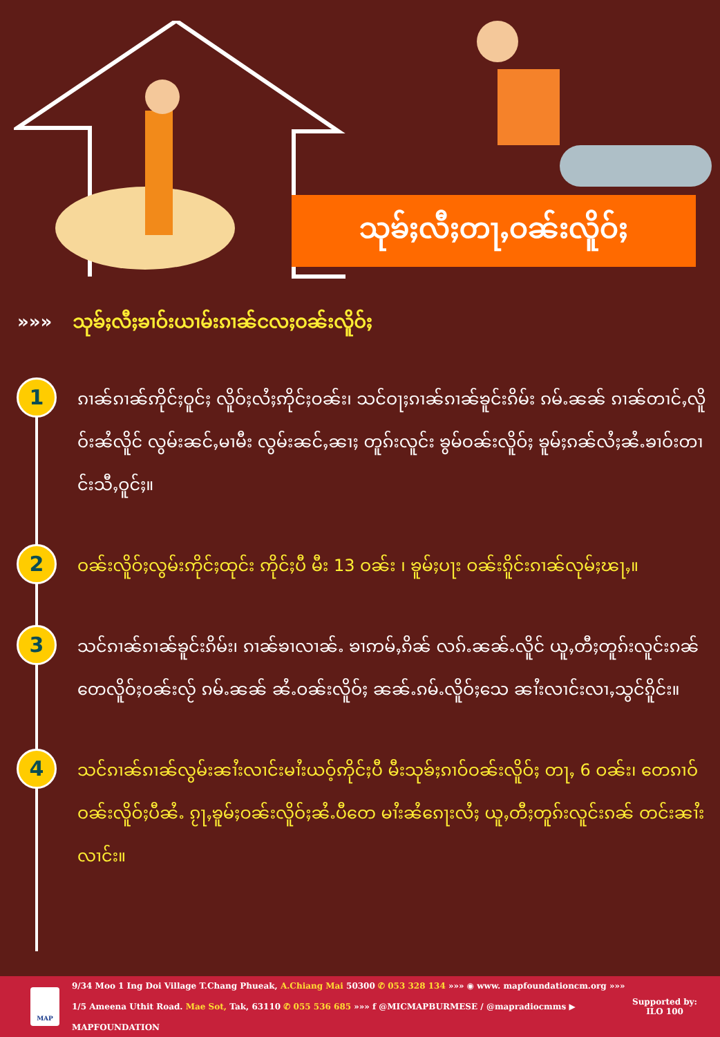သုၶ်ႈလီႈတႃႇဝၼ်းလိူဝ်ႈ
»»» သုၶ်ႈလီႈၶၢဝ်းယၢမ်းၵၢၼ်ငလႈဝၼ်းလိူဝ်ႈ
1
ၵၢၼ်ၵၢၼ်ဢိုင်ႈဝူင်ႈ လိူဝ်ႈလႆႈဢိုင်ႈဝၼ်း၊ သင်ဝႃႈၵၢၼ်ၵၢၼ်ၶူင်းၵိမ်း ၵမ်ႉၼၼ် ၵၢၼ်တၢင်ႇလိူဝ်းၼႆလိူင် လွမ်းၼင်ႇမၢမီး လွမ်းၼင်ႇၼၢႈ တူၵ်းလူင်း ၶွမ်ဝၼ်းလိူဝ်ႈ ၶူမ်ႈၵၼ်လႆႈၼႆႉၶၢဝ်းတၢင်းသီႇဝူင်ႈ။
2
ဝၼ်းလိူဝ်ႈလွမ်းဢိုင်ႈထုင်း ဢိုင်ႈပီ မီး 13 ဝၼ်း ၊ ၶူမ်ႈပႃး ဝၼ်းၵိူင်းၵၢၼ်လုမ်ႈၽႃႇ။
3
သင်ၵၢၼ်ၵၢၼ်ၶူင်းၵိမ်း၊ ၵၢၼ်ၶၢလၢၼ်ႉ ၶၢဢမ်ႇၵိၼ် လၵ်ႉၼၼ်ႉလိူင် ယူႇတီႈတူၵ်းလူင်းၵၼ် တေလိူဝ်ႈဝၼ်းလႂ် ၵမ်ႉၼၼ် ၼႆႉဝၼ်းလိူဝ်ႈ ၼၼ်ႉၵမ်ႉလိူဝ်ႈသေ ၼၢႆးလၢင်းလၢႇသွင်ၵိူင်း။
4
သင်ၵၢၼ်ၵၢၼ်လွမ်းၼၢႆးလၢင်းမၢႆးယဝ့်ဢိုင်ႈပီ မီးသုၶ်ႈၵၢဝ်ဝၼ်းလိူဝ်ႈ တႃႇ 6 ဝၼ်း၊ တေၵၢဝ်ဝၼ်းလိူဝ်ႈပီၼႆႉ ၵႂႃႇၶူမ်ႈဝၼ်းလိူဝ်ႈၼႆႉပီတေ မၢႆးၼႆၵေႃးလႆႈ ယူႇတီႈတူၵ်းလူင်းၵၼ် တင်းၼၢႆးလၢင်း။
MAP
9/34 Moo 1 Ing Doi Village T.Chang Phueak, A.Chiang Mai 50300 ✆ 053 328 134 »»» ◉ www. mapfoundationcm.org »»»
1/5 Ameena Uthit Road. Mae Sot, Tak, 63110 ✆ 055 536 685 »»» f @MICMAPBURMESE / @mapradiocmms ▶ MAPFOUNDATION
Supported by:
ILO 100